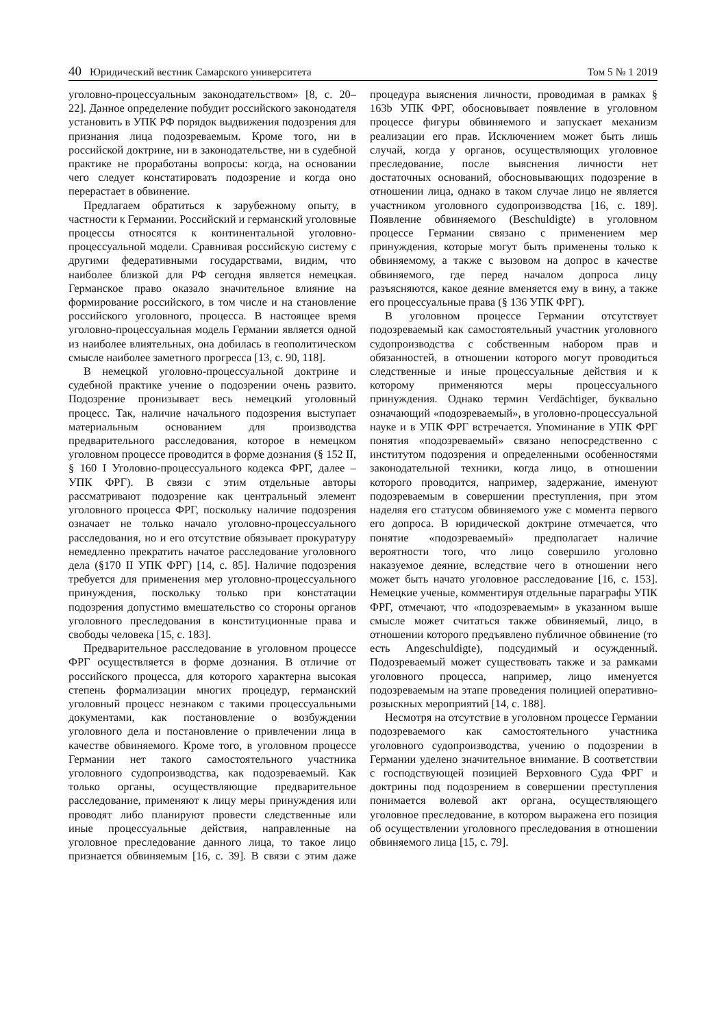40 Юридический вестник Самарского университета Том 5 № 1 2019
уголовно-процессуальным законодательством» [8, с. 20–22]. Данное определение побудит российского законодателя установить в УПК РФ порядок выдвижения подозрения для признания лица подозреваемым. Кроме того, ни в российской доктрине, ни в законодательстве, ни в судебной практике не проработаны вопросы: когда, на основании чего следует констатировать подозрение и когда оно перерастает в обвинение.
Предлагаем обратиться к зарубежному опыту, в частности к Германии. Российский и германский уголовные процессы относятся к континентальной уголовно-процессуальной модели. Сравнивая российскую систему с другими федеративными государствами, видим, что наиболее близкой для РФ сегодня является немецкая. Германское право оказало значительное влияние на формирование российского, в том числе и на становление российского уголовного, процесса. В настоящее время уголовно-процессуальная модель Германии является одной из наиболее влиятельных, она добилась в геополитическом смысле наиболее заметного прогресса [13, с. 90, 118].
В немецкой уголовно-процессуальной доктрине и судебной практике учение о подозрении очень развито. Подозрение пронизывает весь немецкий уголовный процесс. Так, наличие начального подозрения выступает материальным основанием для производства предварительного расследования, которое в немецком уголовном процессе проводится в форме дознания (§ 152 II, § 160 I Уголовно-процессуального кодекса ФРГ, далее – УПК ФРГ). В связи с этим отдельные авторы рассматривают подозрение как центральный элемент уголовного процесса ФРГ, поскольку наличие подозрения означает не только начало уголовно-процессуального расследования, но и его отсутствие обязывает прокуратуру немедленно прекратить начатое расследование уголовного дела (§170 II УПК ФРГ) [14, с. 85]. Наличие подозрения требуется для применения мер уголовно-процессуального принуждения, поскольку только при констатации подозрения допустимо вмешательство со стороны органов уголовного преследования в конституционные права и свободы человека [15, с. 183].
Предварительное расследование в уголовном процессе ФРГ осуществляется в форме дознания. В отличие от российского процесса, для которого характерна высокая степень формализации многих процедур, германский уголовный процесс незнаком с такими процессуальными документами, как постановление о возбуждении уголовного дела и постановление о привлечении лица в качестве обвиняемого. Кроме того, в уголовном процессе Германии нет такого самостоятельного участника уголовного судопроизводства, как подозреваемый. Как только органы, осуществляющие предварительное расследование, применяют к лицу меры принуждения или проводят либо планируют провести следственные или иные процессуальные действия, направленные на уголовное преследование данного лица, то такое лицо признается обвиняемым [16, с. 39]. В связи с этим даже процедура выяснения личности, проводимая в рамках § 163b УПК ФРГ, обосновывает появление в уголовном процессе фигуры обвиняемого и запускает механизм реализации его прав. Исключением может быть лишь случай, когда у органов, осуществляющих уголовное преследование, после выяснения личности нет достаточных оснований, обосновывающих подозрение в отношении лица, однако в таком случае лицо не является участником уголовного судопроизводства [16, с. 189]. Появление обвиняемого (Beschuldigte) в уголовном процессе Германии связано с применением мер принуждения, которые могут быть применены только к обвиняемому, а также с вызовом на допрос в качестве обвиняемого, где перед началом допроса лицу разъясняются, какое деяние вменяется ему в вину, а также его процессуальные права (§ 136 УПК ФРГ).
В уголовном процессе Германии отсутствует подозреваемый как самостоятельный участник уголовного судопроизводства с собственным набором прав и обязанностей, в отношении которого могут проводиться следственные и иные процессуальные действия и к которому применяются меры процессуального принуждения. Однако термин Verdächtiger, буквально означающий «подозреваемый», в уголовно-процессуальной науке и в УПК ФРГ встречается. Упоминание в УПК ФРГ понятия «подозреваемый» связано непосредственно с институтом подозрения и определенными особенностями законодательной техники, когда лицо, в отношении которого проводится, например, задержание, именуют подозреваемым в совершении преступления, при этом наделяя его статусом обвиняемого уже с момента первого его допроса. В юридической доктрине отмечается, что понятие «подозреваемый» предполагает наличие вероятности того, что лицо совершило уголовно наказуемое деяние, вследствие чего в отношении него может быть начато уголовное расследование [16, с. 153]. Немецкие ученые, комментируя отдельные параграфы УПК ФРГ, отмечают, что «подозреваемым» в указанном выше смысле может считаться также обвиняемый, лицо, в отношении которого предъявлено публичное обвинение (то есть Angeschuldigte), подсудимый и осужденный. Подозреваемый может существовать также и за рамками уголовного процесса, например, лицо именуется подозреваемым на этапе проведения полицией оперативно-розыскных мероприятий [14, с. 188].
Несмотря на отсутствие в уголовном процессе Германии подозреваемого как самостоятельного участника уголовного судопроизводства, учению о подозрении в Германии уделено значительное внимание. В соответствии с господствующей позицией Верховного Суда ФРГ и доктрины под подозрением в совершении преступления понимается волевой акт органа, осуществляющего уголовное преследование, в котором выражена его позиция об осуществлении уголовного преследования в отношении обвиняемого лица [15, с. 79].